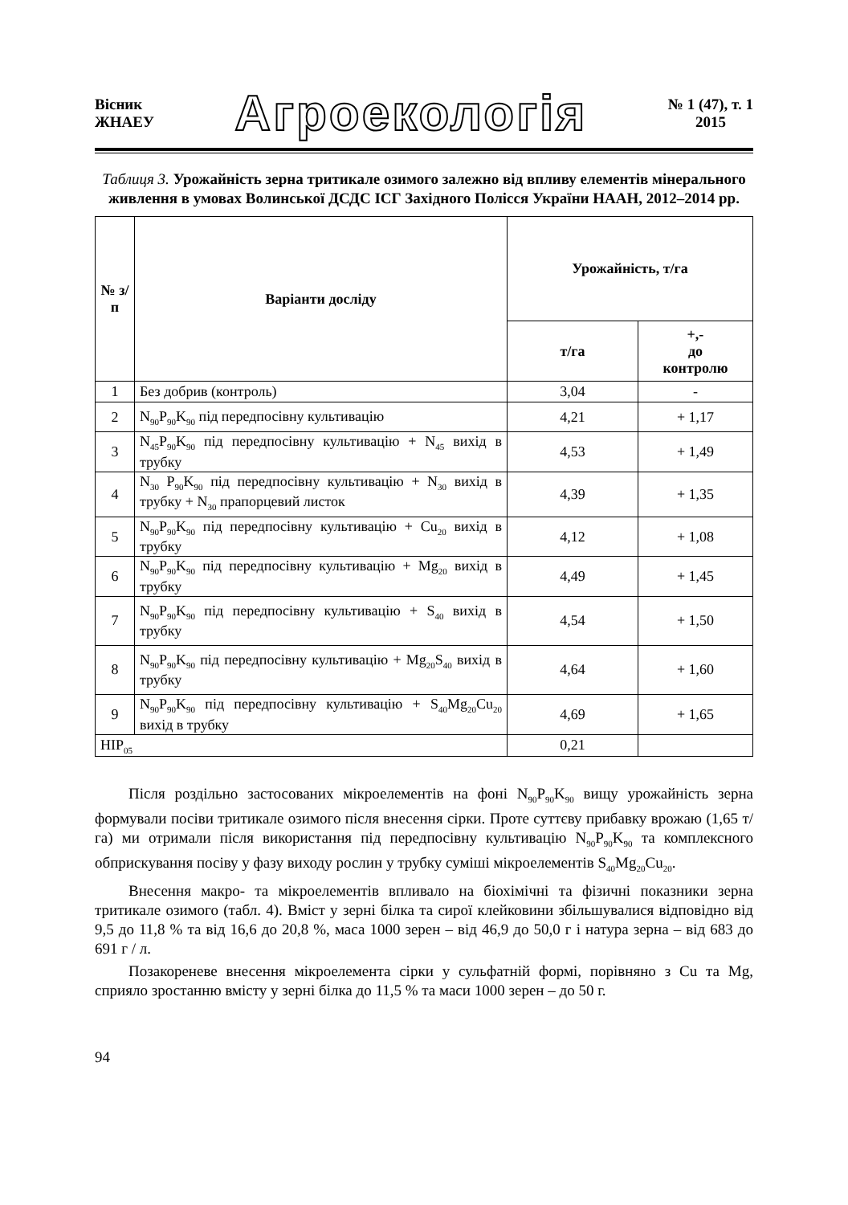Вісник
ЖНАЕУ
Агроекологія
№ 1 (47), т. 1
2015
Таблиця 3. Урожайність зерна тритикале озимого залежно від впливу елементів мінерального живлення в умовах Волинської ДСДС ІСГ Західного Полісся України НААН, 2012–2014 рр.
| № з/п | Варіанти досліду | Урожайність, т/га | |
| --- | --- | --- | --- |
| | | т/га | +,- до контролю |
| 1 | Без добрив (контроль) | 3,04 | - |
| 2 | N<sub>90</sub>P<sub>90</sub>K<sub>90</sub> під передпосівну культивацію | 4,21 | + 1,17 |
| 3 | N<sub>45</sub>P<sub>90</sub>K<sub>90</sub> під передпосівну культивацію + N<sub>45</sub> вихід в трубку | 4,53 | + 1,49 |
| 4 | N<sub>30</sub> P<sub>90</sub>K<sub>90</sub> під передпосівну культивацію + N<sub>30</sub> вихід в трубку + N<sub>30</sub> прапорцевий листок | 4,39 | + 1,35 |
| 5 | N<sub>90</sub>P<sub>90</sub>K<sub>90</sub> під передпосівну культивацію + Cu<sub>20</sub> вихід в трубку | 4,12 | + 1,08 |
| 6 | N<sub>90</sub>P<sub>90</sub>K<sub>90</sub> під передпосівну культивацію + Mg<sub>20</sub> вихід в трубку | 4,49 | + 1,45 |
| 7 | N<sub>90</sub>P<sub>90</sub>K<sub>90</sub> під передпосівну культивацію + S<sub>40</sub> вихід в трубку | 4,54 | + 1,50 |
| 8 | N<sub>90</sub>P<sub>90</sub>K<sub>90</sub> під передпосівну культивацію + Mg<sub>20</sub>S<sub>40</sub> вихід в трубку | 4,64 | + 1,60 |
| 9 | N<sub>90</sub>P<sub>90</sub>K<sub>90</sub> під передпосівну культивацію + S<sub>40</sub>Mg<sub>20</sub>Cu<sub>20</sub> вихід в трубку | 4,69 | + 1,65 |
| НІР<sub>05</sub> | | 0,21 | |
Після роздільно застосованих мікроелементів на фоні N<sub>90</sub>P<sub>90</sub>K<sub>90</sub> вищу урожайність зерна формували посіви тритикале озимого після внесення сірки. Проте суттєву прибавку врожаю (1,65 т/га) ми отримали після використання під передпосівну культивацію N<sub>90</sub>P<sub>90</sub>K<sub>90</sub> та комплексного обприскування посіву у фазу виходу рослин у трубку суміші мікроелементів S<sub>40</sub>Mg<sub>20</sub>Cu<sub>20</sub>.
Внесення макро- та мікроелементів впливало на біохімічні та фізичні показники зерна тритикале озимого (табл. 4). Вміст у зерні білка та сирої клейковини збільшувалися відповідно від 9,5 до 11,8 % та від 16,6 до 20,8 %, маса 1000 зерен – від 46,9 до 50,0 г і натура зерна – від 683 до 691 г / л.
Позакореневе внесення мікроелемента сірки у сульфатній формі, порівняно з Cu та Mg, сприяло зростанню вмісту у зерні білка до 11,5 % та маси 1000 зерен – до 50 г.
94